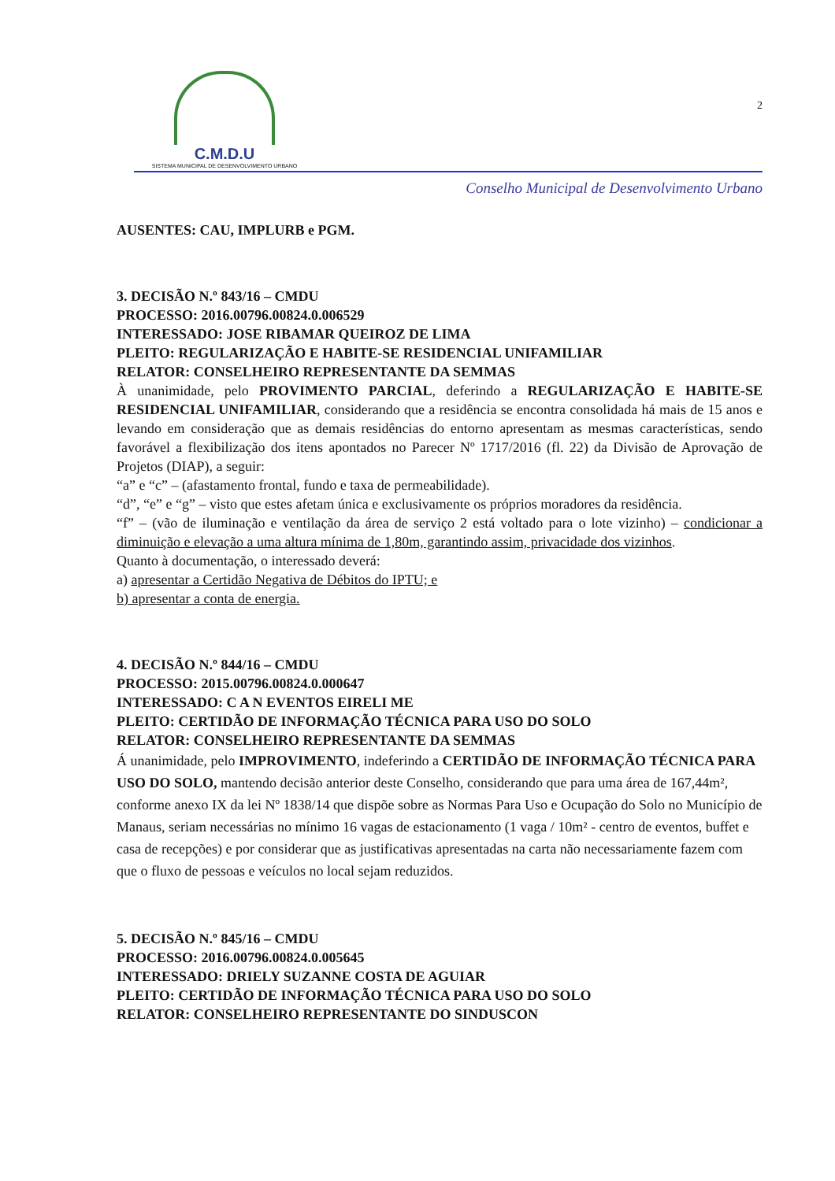C.M.D.U
SISTEMA MUNICIPAL DE DESENVOLVIMENTO URBANO
2
Conselho Municipal de Desenvolvimento Urbano
AUSENTES: CAU, IMPLURB e PGM.
3. DECISÃO N.º 843/16 – CMDU
PROCESSO: 2016.00796.00824.0.006529
INTERESSADO: JOSE RIBAMAR QUEIROZ DE LIMA
PLEITO: REGULARIZAÇÃO E HABITE-SE RESIDENCIAL UNIFAMILIAR
RELATOR: CONSELHEIRO REPRESENTANTE DA SEMMAS
À unanimidade, pelo PROVIMENTO PARCIAL, deferindo a REGULARIZAÇÃO E HABITE-SE RESIDENCIAL UNIFAMILIAR, considerando que a residência se encontra consolidada há mais de 15 anos e levando em consideração que as demais residências do entorno apresentam as mesmas características, sendo favorável a flexibilização dos itens apontados no Parecer Nº 1717/2016 (fl. 22) da Divisão de Aprovação de Projetos (DIAP), a seguir:
“a” e “c” – (afastamento frontal, fundo e taxa de permeabilidade).
“d”, “e” e “g” – visto que estes afetam única e exclusivamente os próprios moradores da residência.
“f” – (vão de iluminação e ventilação da área de serviço 2 está voltado para o lote vizinho) – condicionar a diminuição e elevação a uma altura mínima de 1,80m, garantindo assim, privacidade dos vizinhos.
Quanto à documentação, o interessado deverá:
a) apresentar a Certidão Negativa de Débitos do IPTU; e
b) apresentar a conta de energia.
4. DECISÃO N.º 844/16 – CMDU
PROCESSO: 2015.00796.00824.0.000647
INTERESSADO: C A N EVENTOS EIRELI ME
PLEITO: CERTIDÃO DE INFORMAÇÃO TÉCNICA PARA USO DO SOLO
RELATOR: CONSELHEIRO REPRESENTANTE DA SEMMAS
Á unanimidade, pelo IMPROVIMENTO, indeferindo a CERTIDÃO DE INFORMAÇÃO TÉCNICA PARA USO DO SOLO, mantendo decisão anterior deste Conselho, considerando que para uma área de 167,44m², conforme anexo IX da lei Nº 1838/14 que dispõe sobre as Normas Para Uso e Ocupação do Solo no Município de Manaus, seriam necessárias no mínimo 16 vagas de estacionamento (1 vaga / 10m² - centro de eventos, buffet e casa de recepções) e por considerar que as justificativas apresentadas na carta não necessariamente fazem com que o fluxo de pessoas e veículos no local sejam reduzidos.
5. DECISÃO N.º 845/16 – CMDU
PROCESSO: 2016.00796.00824.0.005645
INTERESSADO: DRIELY SUZANNE COSTA DE AGUIAR
PLEITO: CERTIDÃO DE INFORMAÇÃO TÉCNICA PARA USO DO SOLO
RELATOR: CONSELHEIRO REPRESENTANTE DO SINDUSCON